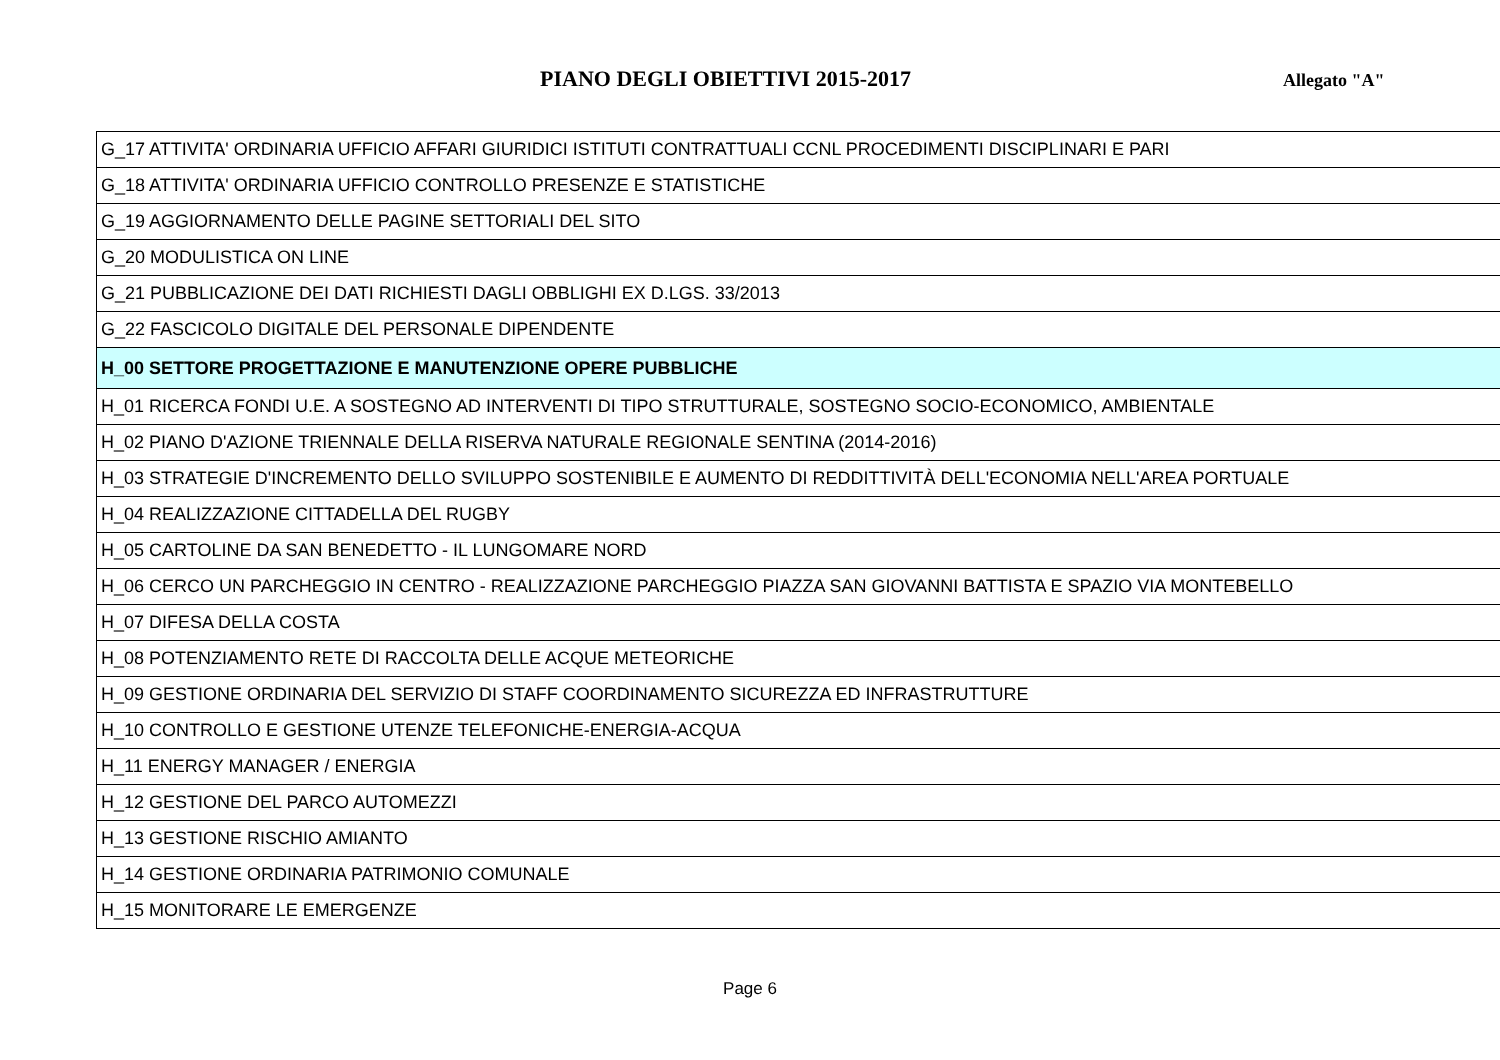PIANO DEGLI OBIETTIVI 2015-2017
Allegato "A"
| G_17 ATTIVITA' ORDINARIA UFFICIO AFFARI GIURIDICI ISTITUTI CONTRATTUALI CCNL PROCEDIMENTI DISCIPLINARI E PARI |
| G_18 ATTIVITA' ORDINARIA UFFICIO CONTROLLO PRESENZE E STATISTICHE |
| G_19 AGGIORNAMENTO DELLE PAGINE SETTORIALI DEL SITO |
| G_20 MODULISTICA ON LINE |
| G_21 PUBBLICAZIONE DEI DATI RICHIESTI DAGLI OBBLIGHI EX D.LGS. 33/2013 |
| G_22 FASCICOLO DIGITALE DEL PERSONALE DIPENDENTE |
| H_00 SETTORE PROGETTAZIONE E MANUTENZIONE OPERE PUBBLICHE |
| H_01 RICERCA FONDI U.E. A SOSTEGNO AD INTERVENTI DI TIPO STRUTTURALE, SOSTEGNO SOCIO-ECONOMICO, AMBIENTALE |
| H_02 PIANO D'AZIONE TRIENNALE DELLA RISERVA NATURALE REGIONALE SENTINA (2014-2016) |
| H_03 STRATEGIE D'INCREMENTO DELLO SVILUPPO SOSTENIBILE E AUMENTO DI REDDITTIVITÀ DELL'ECONOMIA NELL'AREA PORTUALE |
| H_04 REALIZZAZIONE CITTADELLA DEL RUGBY |
| H_05 CARTOLINE DA SAN BENEDETTO - IL LUNGOMARE NORD |
| H_06 CERCO UN PARCHEGGIO IN CENTRO - REALIZZAZIONE PARCHEGGIO PIAZZA SAN GIOVANNI BATTISTA E SPAZIO VIA MONTEBELLO |
| H_07 DIFESA DELLA COSTA |
| H_08 POTENZIAMENTO RETE DI RACCOLTA DELLE ACQUE METEORICHE |
| H_09 GESTIONE ORDINARIA DEL SERVIZIO DI STAFF COORDINAMENTO SICUREZZA ED INFRASTRUTTURE |
| H_10 CONTROLLO E GESTIONE UTENZE TELEFONICHE-ENERGIA-ACQUA |
| H_11 ENERGY MANAGER / ENERGIA |
| H_12 GESTIONE DEL PARCO AUTOMEZZI |
| H_13 GESTIONE RISCHIO AMIANTO |
| H_14 GESTIONE ORDINARIA PATRIMONIO COMUNALE |
| H_15 MONITORARE LE EMERGENZE |
Page 6